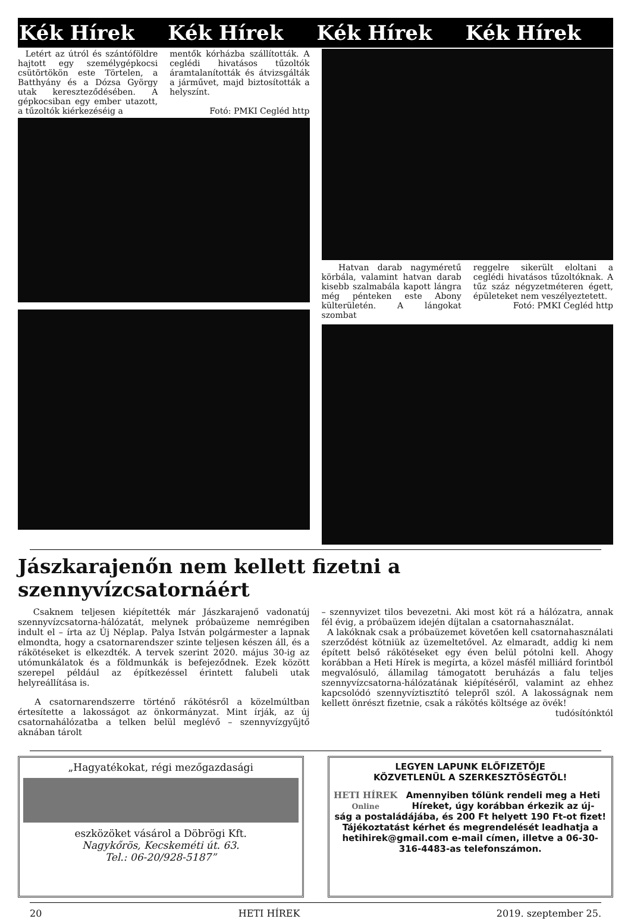Kék Hírek Kék Hírek Kék Hírek Kék Hírek
Letért az útról és szántóföldre hajtott egy személygépkocsi csütörtökön este Törtelen, a Batthyány és a Dózsa György utak kereszteződésében. A gépkocsiban egy ember utazott, a tűzoltók kiérkezéséig a
mentők kórházba szállították. A ceglédi hivatásos tűzoltók áramtalanították és átvizsgálták a járművet, majd biztosították a helyszínt.
Fotó: PMKI Cegléd http
Hatvan darab nagyméretű körbála, valamint hatvan darab kisebb szalmabála kapott lángra még pénteken este Abony külterületén. A lángokat szombat
reggelre sikerült eloltani a ceglédi hivatásos tűzoltóknak. A tűz száz négyzetméteren égett, épületeket nem veszélyeztetett.
Fotó: PMKI Cegléd http
Jászkarajenőn nem kellett fizetni a szennyvízcsatornáért
Csaknem teljesen kiépítették már Jászkarajenő vadonatúj szennyvízcsatorna-hálózatát, melynek próbaüzeme nemrégiben indult el – írta az Új Néplap. Palya István polgármester a lapnak elmondta, hogy a csatornarendszer szinte teljesen készen áll, és a rákötéseket is elkezdték. A tervek szerint 2020. május 30-ig az utómunkálatok és a földmunkák is befejeződnek. Ezek között szerepel például az építkezéssel érintett falubeli utak helyreállítása is.
A csatornarendszerre történő rákötésről a közelmúltban értesítette a lakosságot az önkormányzat. Mint írják, az új csatornahálózatba a telken belül meglévő – szennyvízgyűjtő aknában tárolt
– szennyvizet tilos bevezetni. Aki most köt rá a hálózatra, annak fél évig, a próbaüzem idején díjtalan a csatornahasználat.
A lakóknak csak a próbaüzemet követően kell csatornahasználati szerződést kötniük az üzemeltetővel. Az elmaradt, addig ki nem épített belső rákötéseket egy éven belül pótolni kell. Ahogy korábban a Heti Hírek is megírta, a közel másfél milliárd forintból megvalósuló, államilag támogatott beruházás a falu teljes szennyvízcsatorna-hálózatának kiépítéséről, valamint az ehhez kapcsolódó szennyvíztisztító telepről szól. A lakosságnak nem kellett önrészt fizetnie, csak a rákötés költsége az övék!
tudósítónktól
„Hagyatékokat, régi mezőgazdasági
eszközöket vásárol a Döbrögi Kft.
Nagykőrös, Kecskeméti út. 63.
Tel.: 06-20/928-5187”
LEGYEN LAPUNK ELŐFIZETŐJE
KÖZVETLENÜL A SZERKESZTŐSÉGTŐL!
HETI HÍREK Online
Amennyiben tőlünk rendeli meg a Heti Híreket, úgy korábban érkezik az új-
ság a postaládájába, és 200 Ft helyett 190 Ft-ot fizet! Tájékoztatást kérhet és megrendelését leadhatja a hetihirek@gmail.com e-mail címen, illetve a 06-30-316-4483-as telefonszámon.
20 HETI HÍREK 2019. szeptember 25.